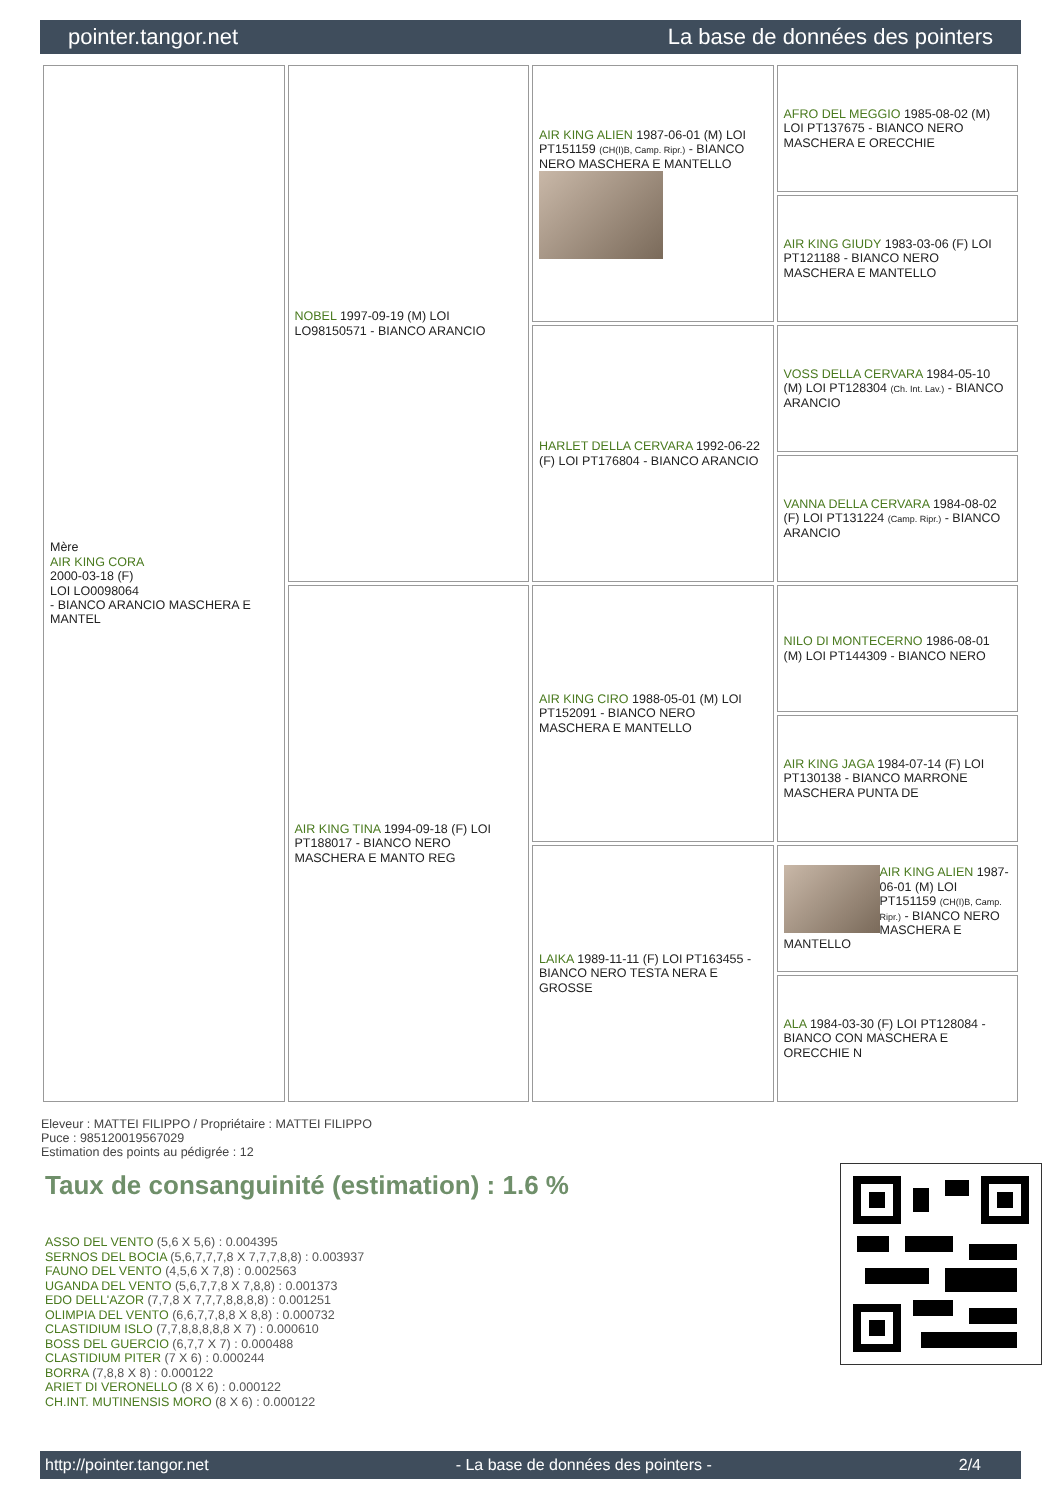pointer.tangor.net La base de données des pointers
| Mère AIR KING CORA 2000-03-18 (F) LOI LO0098064 - BIANCO ARANCIO MASCHERA E MANTEL | NOBEL 1997-09-19 (M) LOI LO98150571 - BIANCO ARANCIO | AIR KING ALIEN 1987-06-01 (M) LOI PT151159 (CH(I)B, Camp. Ripr.) - BIANCO NERO MASCHERA E MANTELLO | AFRO DEL MEGGIO 1985-08-02 (M) LOI PT137675 - BIANCO NERO MASCHERA E ORECCHIE |
| | | | AIR KING GIUDY 1983-03-06 (F) LOI PT121188 - BIANCO NERO MASCHERA E MANTELLO |
| | | HARLET DELLA CERVARA 1992-06-22 (F) LOI PT176804 - BIANCO ARANCIO | VOSS DELLA CERVARA 1984-05-10 (M) LOI PT128304 (Ch. Int. Lav.) - BIANCO ARANCIO |
| | | | VANNA DELLA CERVARA 1984-08-02 (F) LOI PT131224 (Camp. Ripr.) - BIANCO ARANCIO |
| | AIR KING TINA 1994-09-18 (F) LOI PT188017 - BIANCO NERO MASCHERA E MANTO REG | AIR KING CIRO 1988-05-01 (M) LOI PT152091 - BIANCO NERO MASCHERA E MANTELLO | NILO DI MONTECERNO 1986-08-01 (M) LOI PT144309 - BIANCO NERO |
| | | | AIR KING JAGA 1984-07-14 (F) LOI PT130138 - BIANCO MARRONE MASCHERA PUNTA DE |
| | | LAIKA 1989-11-11 (F) LOI PT163455 - BIANCO NERO TESTA NERA E GROSSE | AIR KING ALIEN 1987-06-01 (M) LOI PT151159 (CH(I)B, Camp. Ripr.) - BIANCO NERO MASCHERA E MANTELLO |
| | | | ALA 1984-03-30 (F) LOI PT128084 - BIANCO CON MASCHERA E ORECCHIE N |
Eleveur : MATTEI FILIPPO / Propriétaire : MATTEI FILIPPO
Puce : 985120019567029
Estimation des points au pédigrée : 12
Taux de consanguinité (estimation) : 1.6 %
ASSO DEL VENTO (5,6 X 5,6) : 0.004395
SERNOS DEL BOCIA (5,6,7,7,7,8 X 7,7,7,8,8) : 0.003937
FAUNO DEL VENTO (4,5,6 X 7,8) : 0.002563
UGANDA DEL VENTO (5,6,7,7,8 X 7,8,8) : 0.001373
EDO DELL'AZOR (7,7,8 X 7,7,7,8,8,8,8) : 0.001251
OLIMPIA DEL VENTO (6,6,7,7,8,8 X 8,8) : 0.000732
CLASTIDIUM ISLO (7,7,8,8,8,8,8 X 7) : 0.000610
BOSS DEL GUERCIO (6,7,7 X 7) : 0.000488
CLASTIDIUM PITER (7 X 6) : 0.000244
BORRA (7,8,8 X 8) : 0.000122
ARIET DI VERONELLO (8 X 6) : 0.000122
CH.INT. MUTINENSIS MORO (8 X 6) : 0.000122
http://pointer.tangor.net - La base de données des pointers - 2/4